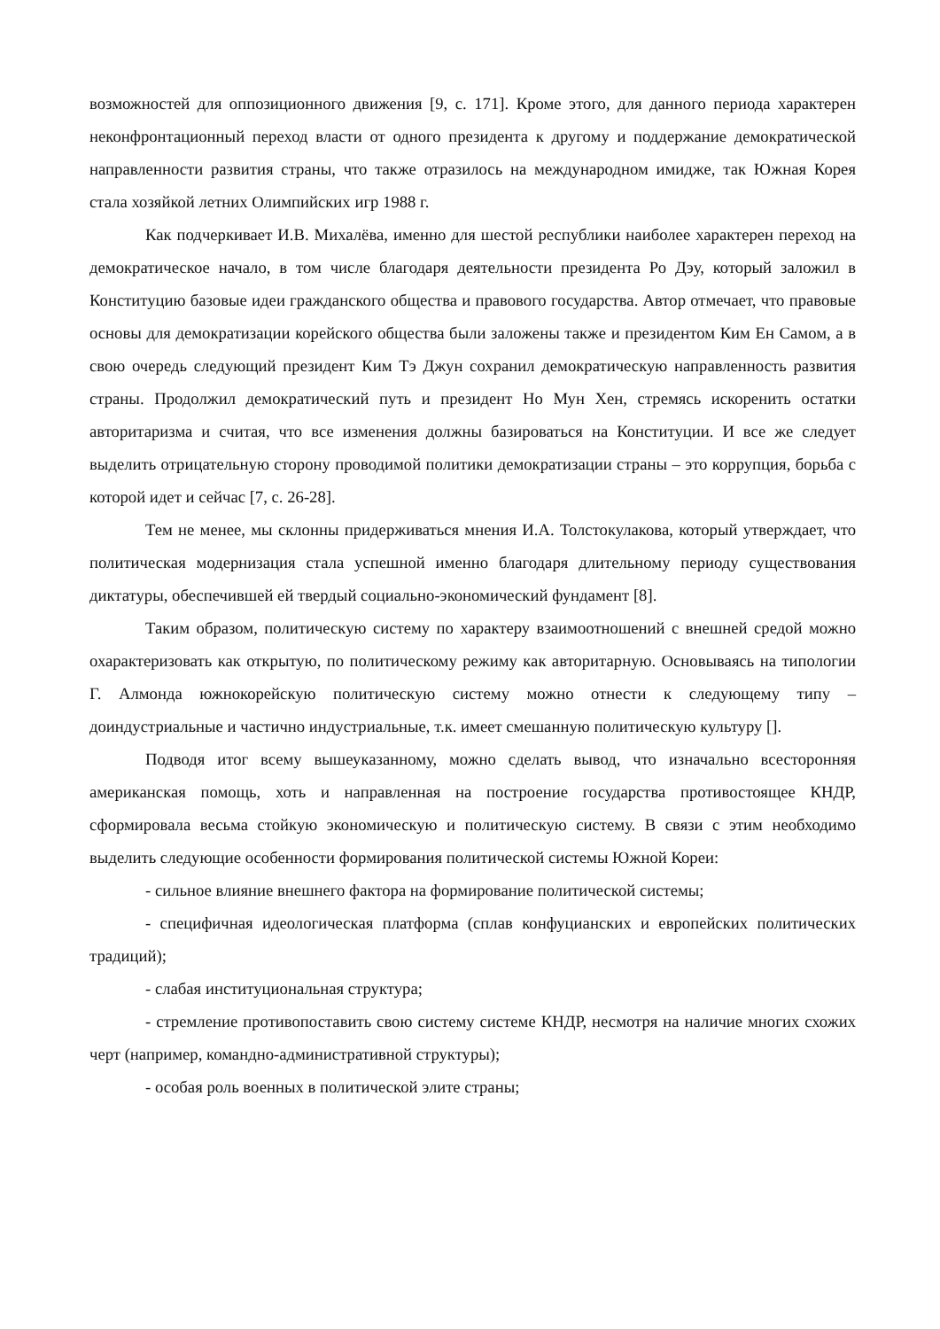возможностей для оппозиционного движения [9, с. 171]. Кроме этого, для данного периода характерен неконфронтационный переход власти от одного президента к другому и поддержание демократической направленности развития страны, что также отразилось на международном имидже, так Южная Корея стала хозяйкой летних Олимпийских игр 1988 г.
Как подчеркивает И.В. Михалёва, именно для шестой республики наиболее характерен переход на демократическое начало, в том числе благодаря деятельности президента Ро Дэу, который заложил в Конституцию базовые идеи гражданского общества и правового государства. Автор отмечает, что правовые основы для демократизации корейского общества были заложены также и президентом Ким Ен Самом, а в свою очередь следующий президент Ким Тэ Джун сохранил демократическую направленность развития страны. Продолжил демократический путь и президент Но Мун Хен, стремясь искоренить остатки авторитаризма и считая, что все изменения должны базироваться на Конституции. И все же следует выделить отрицательную сторону проводимой политики демократизации страны – это коррупция, борьба с которой идет и сейчас [7, с. 26-28].
Тем не менее, мы склонны придерживаться мнения И.А. Толстокулакова, который утверждает, что политическая модернизация стала успешной именно благодаря длительному периоду существования диктатуры, обеспечившей ей твердый социально-экономический фундамент [8].
Таким образом, политическую систему по характеру взаимоотношений с внешней средой можно охарактеризовать как открытую, по политическому режиму как авторитарную. Основываясь на типологии Г. Алмонда южнокорейскую политическую систему можно отнести к следующему типу – доиндустриальные и частично индустриальные, т.к. имеет смешанную политическую культуру [].
Подводя итог всему вышеуказанному, можно сделать вывод, что изначально всесторонняя американская помощь, хоть и направленная на построение государства противостоящее КНДР, сформировала весьма стойкую экономическую и политическую систему. В связи с этим необходимо выделить следующие особенности формирования политической системы Южной Кореи:
- сильное влияние внешнего фактора на формирование политической системы;
- специфичная идеологическая платформа (сплав конфуцианских и европейских политических традиций);
- слабая институциональная структура;
- стремление противопоставить свою систему системе КНДР, несмотря на наличие многих схожих черт (например, командно-административной структуры);
- особая роль военных в политической элите страны;